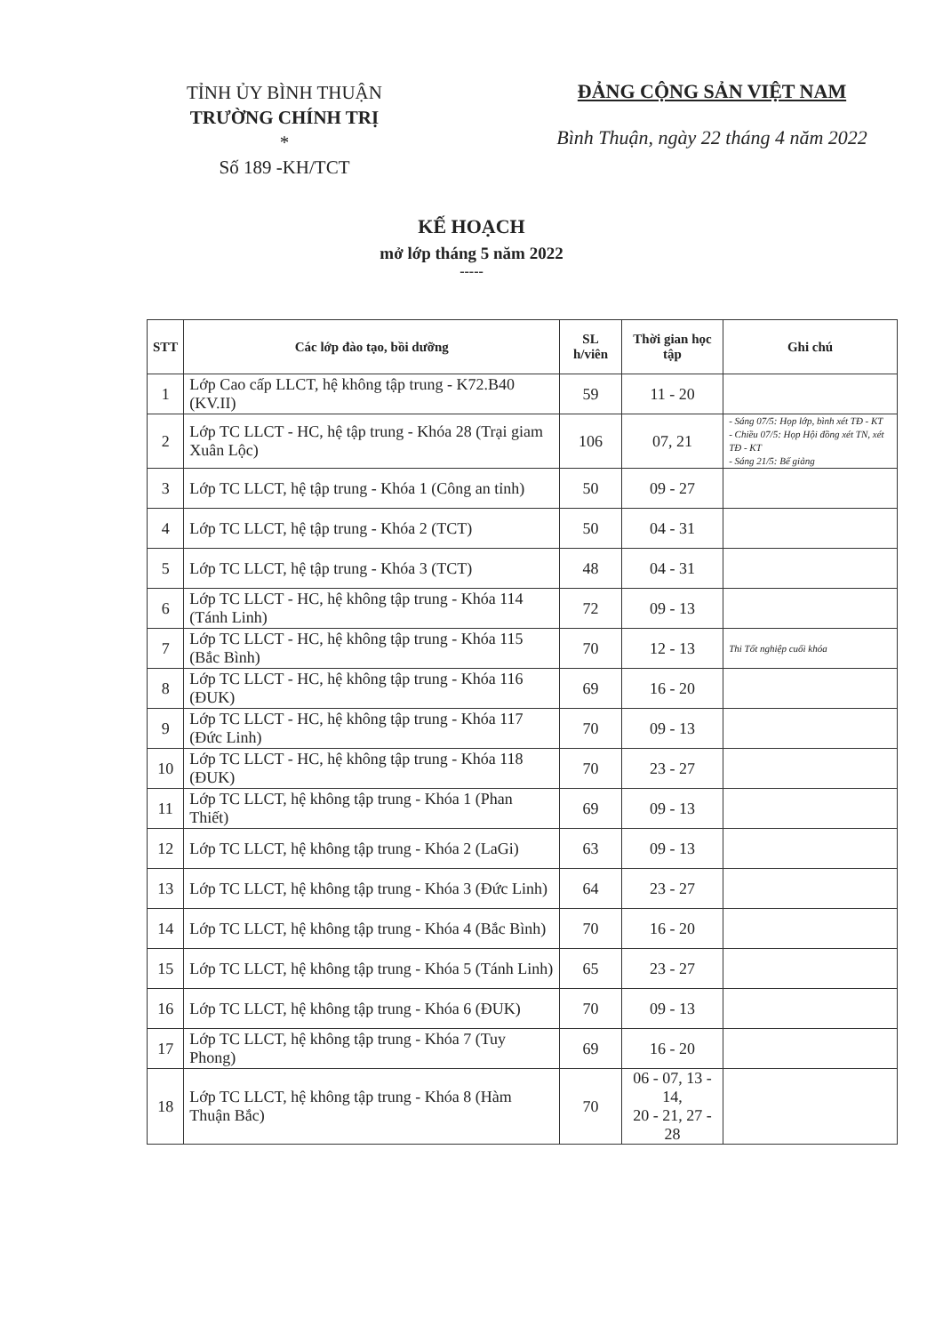TỈNH ỦY BÌNH THUẬN
TRƯỜNG CHÍNH TRỊ
*
Số 189 -KH/TCT
ĐẢNG CỘNG SẢN VIỆT NAM
Bình Thuận, ngày 22 tháng 4 năm 2022
KẾ HOẠCH
mở lớp tháng 5 năm 2022
-----
| STT | Các lớp đào tạo, bồi dưỡng | SL h/viên | Thời gian học tập | Ghi chú |
| --- | --- | --- | --- | --- |
| 1 | Lớp Cao cấp LLCT, hệ không tập trung - K72.B40 (KV.II) | 59 | 11 - 20 | |
| 2 | Lớp TC LLCT - HC, hệ tập trung - Khóa 28 (Trại giam Xuân Lộc) | 106 | 07, 21 | - Sáng 07/5: Họp lớp, bình xét TĐ - KT - Chiều 07/5: Họp Hội đồng xét TN, xét TĐ - KT - Sáng 21/5: Bế giảng |
| 3 | Lớp TC LLCT, hệ tập trung - Khóa 1 (Công an tỉnh) | 50 | 09 - 27 | |
| 4 | Lớp TC LLCT, hệ tập trung - Khóa 2 (TCT) | 50 | 04 - 31 | |
| 5 | Lớp TC LLCT, hệ tập trung - Khóa 3 (TCT) | 48 | 04 - 31 | |
| 6 | Lớp TC LLCT - HC, hệ không tập trung - Khóa 114 (Tánh Linh) | 72 | 09 - 13 | |
| 7 | Lớp TC LLCT - HC, hệ không tập trung - Khóa 115 (Bắc Bình) | 70 | 12 - 13 | Thi Tốt nghiệp cuối khóa |
| 8 | Lớp TC LLCT - HC, hệ không tập trung - Khóa 116 (ĐUK) | 69 | 16 - 20 | |
| 9 | Lớp TC LLCT - HC, hệ không tập trung - Khóa 117 (Đức Linh) | 70 | 09 - 13 | |
| 10 | Lớp TC LLCT - HC, hệ không tập trung - Khóa 118 (ĐUK) | 70 | 23 - 27 | |
| 11 | Lớp TC LLCT, hệ không tập trung - Khóa 1 (Phan Thiết) | 69 | 09 - 13 | |
| 12 | Lớp TC LLCT, hệ không tập trung - Khóa 2 (LaGi) | 63 | 09 - 13 | |
| 13 | Lớp TC LLCT, hệ không tập trung - Khóa 3 (Đức Linh) | 64 | 23 - 27 | |
| 14 | Lớp TC LLCT, hệ không tập trung - Khóa 4 (Bắc Bình) | 70 | 16 - 20 | |
| 15 | Lớp TC LLCT, hệ không tập trung - Khóa 5 (Tánh Linh) | 65 | 23 - 27 | |
| 16 | Lớp TC LLCT, hệ không tập trung - Khóa 6 (ĐUK) | 70 | 09 - 13 | |
| 17 | Lớp TC LLCT, hệ không tập trung - Khóa 7 (Tuy Phong) | 69 | 16 - 20 | |
| 18 | Lớp TC LLCT, hệ không tập trung - Khóa 8 (Hàm Thuận Bắc) | 70 | 06 - 07, 13 - 14, 20 - 21, 27 - 28 | |